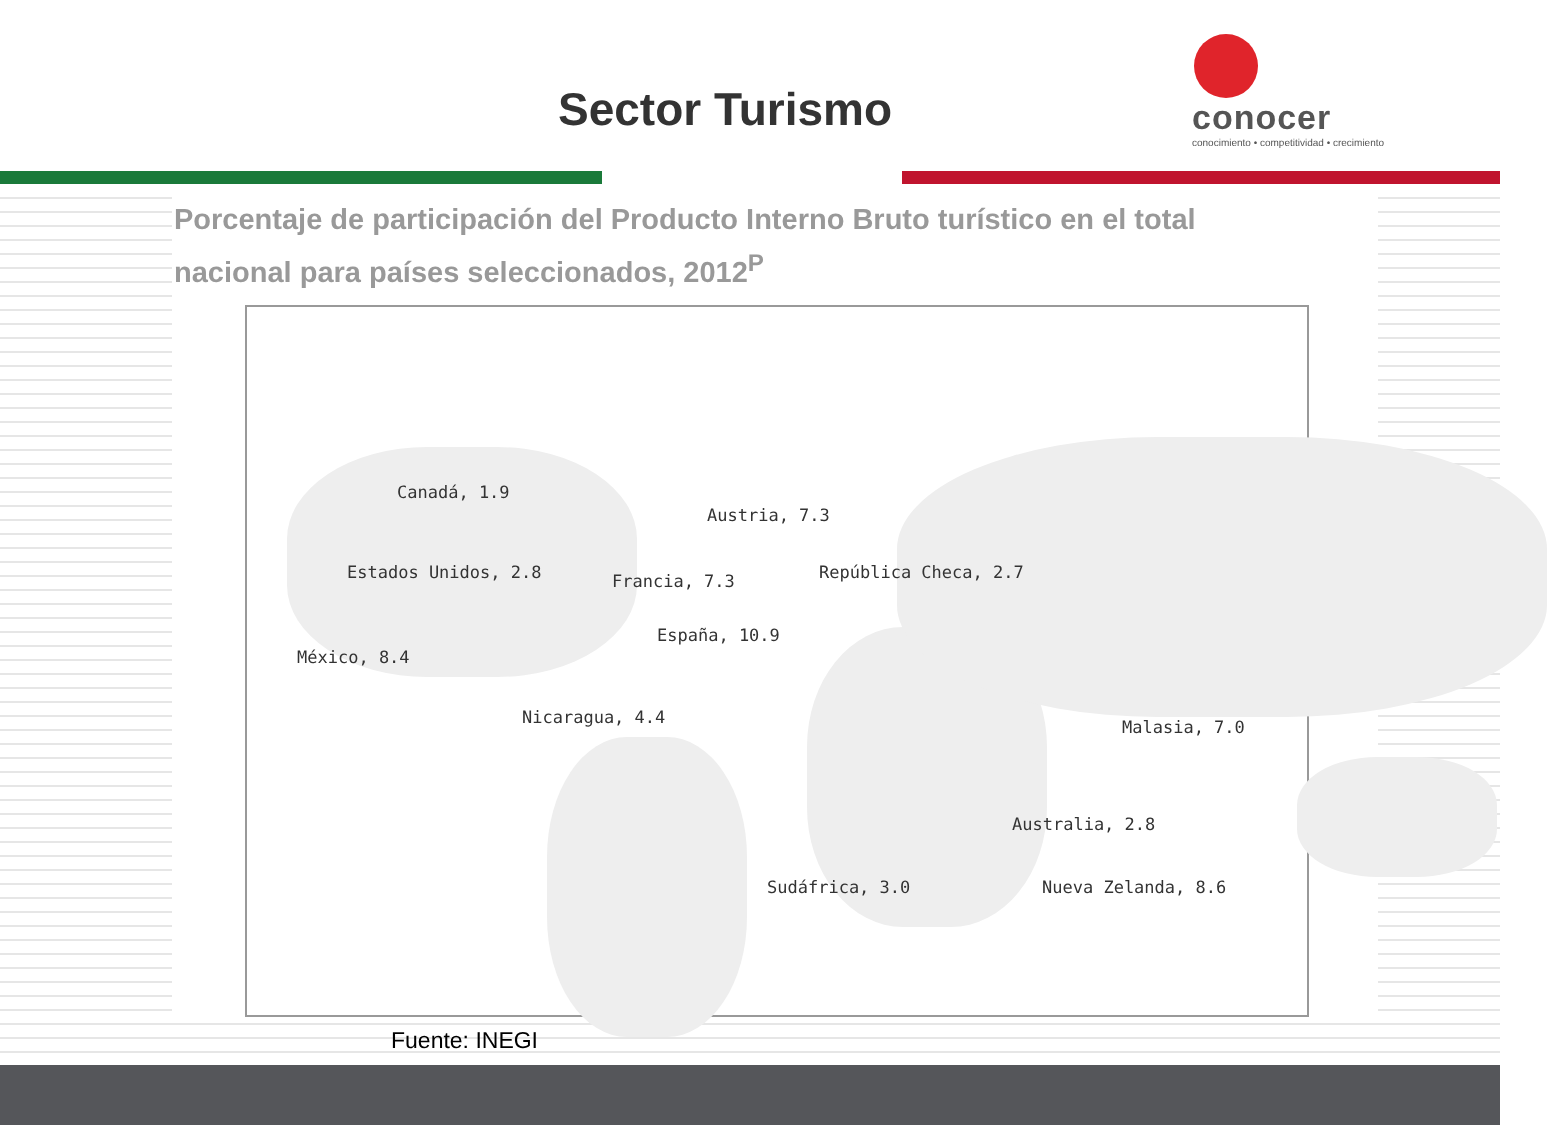Sector Turismo
conocer
conocimiento • competitividad • crecimiento
Porcentaje de participación del Producto Interno Bruto turístico en el total
nacional para países seleccionados, 2012<sup>P</sup>
Canadá, 1.9
Estados Unidos, 2.8
México, 8.4
Nicaragua, 4.4
Austria, 7.3
Francia, 7.3 República Checa, 2.7
España, 10.9
Sudáfrica, 3.0
Malasia, 7.0
Australia, 2.8
Nueva Zelanda, 8.6
Fuente: INEGI